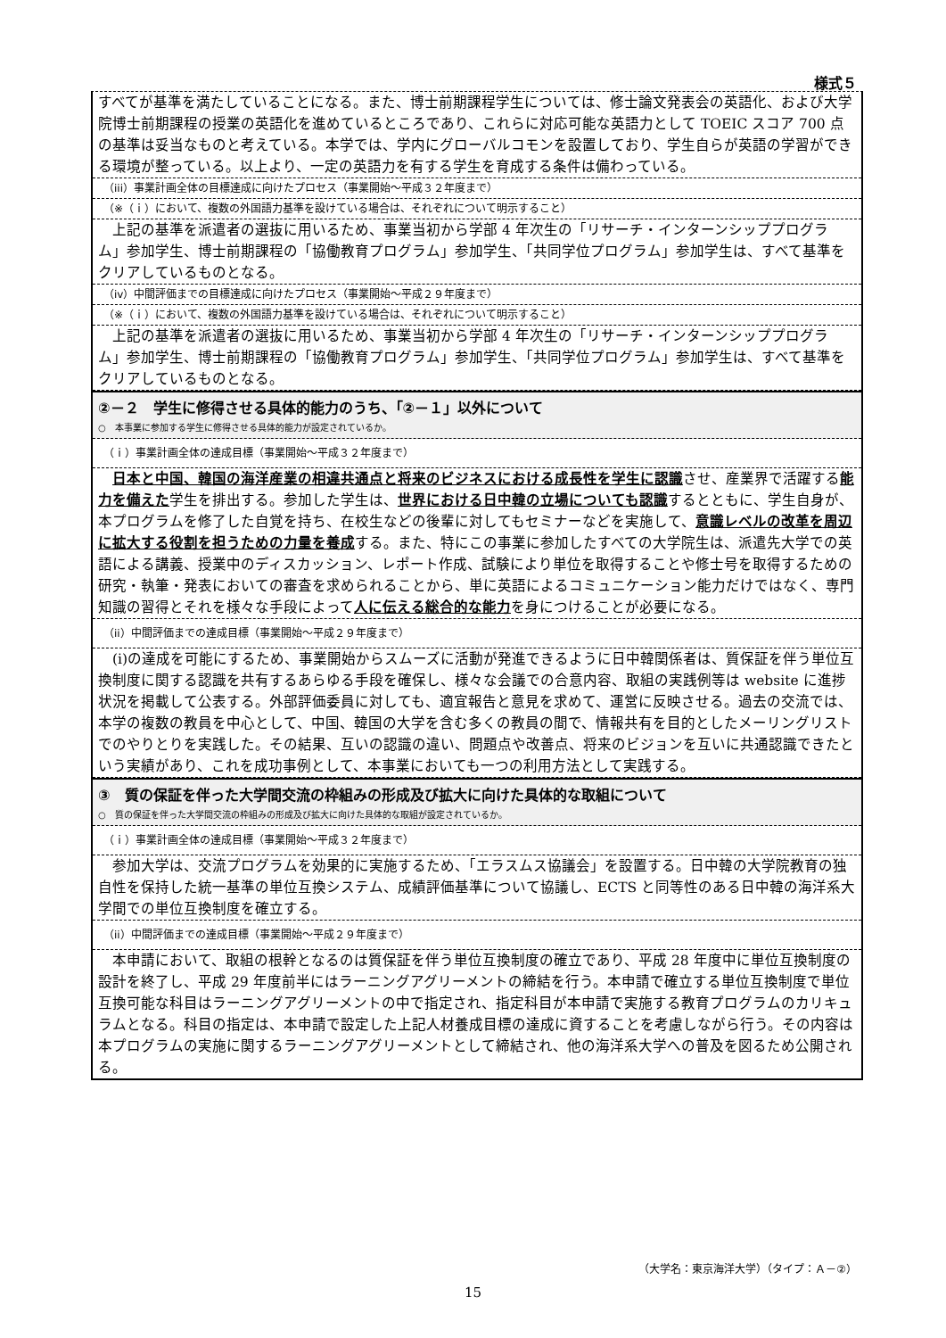様式５
すべてが基準を満たしていることになる。また、博士前期課程学生については、修士論文発表会の英語化、および大学院博士前期課程の授業の英語化を進めているところであり、これらに対応可能な英語力として TOEIC スコア 700 点の基準は妥当なものと考えている。本学では、学内にグローバルコモンを設置しており、学生自らが英語の学習ができる環境が整っている。以上より、一定の英語力を有する学生を育成する条件は備わっている。
（iii）事業計画全体の目標達成に向けたプロセス（事業開始～平成３２年度まで）
（※（ｉ）において、複数の外国語力基準を設けている場合は、それぞれについて明示すること）
　上記の基準を派遣者の選抜に用いるため、事業当初から学部 4 年次生の「リサーチ・インターンシッププログラム」参加学生、博士前期課程の「協働教育プログラム」参加学生、「共同学位プログラム」参加学生は、すべて基準をクリアしているものとなる。
（iv）中間評価までの目標達成に向けたプロセス（事業開始～平成２９年度まで）
（※（ｉ）において、複数の外国語力基準を設けている場合は、それぞれについて明示すること）
　上記の基準を派遣者の選抜に用いるため、事業当初から学部 4 年次生の「リサーチ・インターンシッププログラム」参加学生、博士前期課程の「協働教育プログラム」参加学生、「共同学位プログラム」参加学生は、すべて基準をクリアしているものとなる。
②－２　学生に修得させる具体的能力のうち、「②－１」以外について
○　本事業に参加する学生に修得させる具体的能力が設定されているか。
（ｉ）事業計画全体の達成目標（事業開始～平成３２年度まで）
　日本と中国、韓国の海洋産業の相違共通点と将来のビジネスにおける成長性を学生に認識させ、産業界で活躍する能力を備えた学生を排出する。参加した学生は、世界における日中韓の立場についても認識するとともに、学生自身が、本プログラムを修了した自覚を持ち、在校生などの後輩に対してもセミナーなどを実施して、意識レベルの改革を周辺に拡大する役割を担うための力量を養成する。また、特にこの事業に参加したすべての大学院生は、派遣先大学での英語による講義、授業中のディスカッション、レポート作成、試験により単位を取得することや修士号を取得するための研究・執筆・発表においての審査を求められることから、単に英語によるコミュニケーション能力だけではなく、専門知識の習得とそれを様々な手段によって人に伝える総合的な能力を身につけることが必要になる。
（ii）中間評価までの達成目標（事業開始～平成２９年度まで）
　(i)の達成を可能にするため、事業開始からスムーズに活動が発進できるように日中韓関係者は、質保証を伴う単位互換制度に関する認識を共有するあらゆる手段を確保し、様々な会議での合意内容、取組の実践例等は website に進捗状況を掲載して公表する。外部評価委員に対しても、適宜報告と意見を求めて、運営に反映させる。過去の交流では、本学の複数の教員を中心として、中国、韓国の大学を含む多くの教員の間で、情報共有を目的としたメーリングリストでのやりとりを実践した。その結果、互いの認識の違い、問題点や改善点、将来のビジョンを互いに共通認識できたという実績があり、これを成功事例として、本事業においても一つの利用方法として実践する。
③　質の保証を伴った大学間交流の枠組みの形成及び拡大に向けた具体的な取組について
○　質の保証を伴った大学間交流の枠組みの形成及び拡大に向けた具体的な取組が設定されているか。
（ｉ）事業計画全体の達成目標（事業開始～平成３２年度まで）
　参加大学は、交流プログラムを効果的に実施するため、「エラスムス協議会」を設置する。日中韓の大学院教育の独自性を保持した統一基準の単位互換システム、成績評価基準について協議し、ECTS と同等性のある日中韓の海洋系大学間での単位互換制度を確立する。
（ii）中間評価までの達成目標（事業開始～平成２９年度まで）
　本申請において、取組の根幹となるのは質保証を伴う単位互換制度の確立であり、平成 28 年度中に単位互換制度の設計を終了し、平成 29 年度前半にはラーニングアグリーメントの締結を行う。本申請で確立する単位互換制度で単位互換可能な科目はラーニングアグリーメントの中で指定され、指定科目が本申請で実施する教育プログラムのカリキュラムとなる。科目の指定は、本申請で設定した上記人材養成目標の達成に資することを考慮しながら行う。その内容は本プログラムの実施に関するラーニングアグリーメントとして締結され、他の海洋系大学への普及を図るため公開される。
（大学名：東京海洋大学）（タイプ：Ａ－②）
15